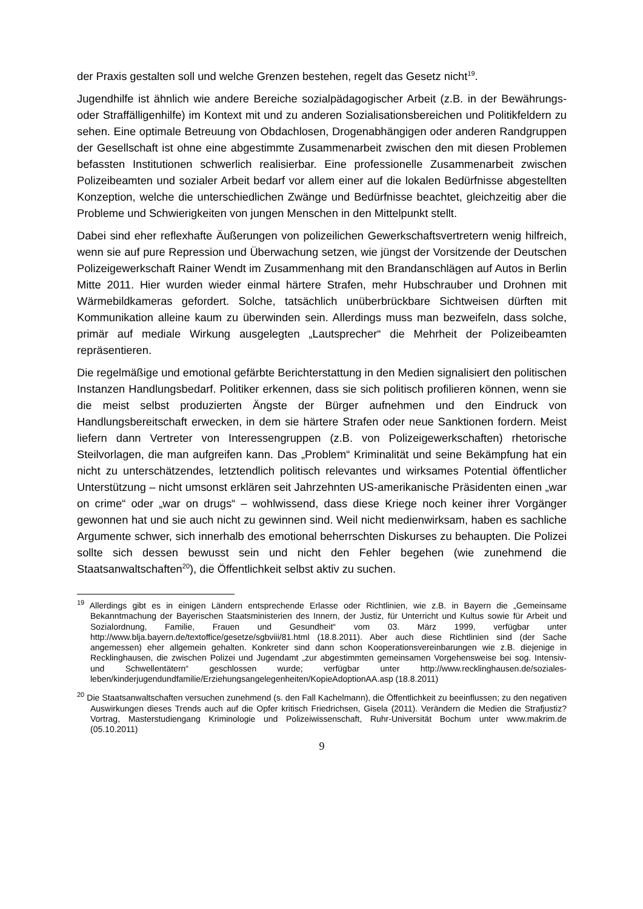der Praxis gestalten soll und welche Grenzen bestehen, regelt das Gesetz nicht<sup>19</sup>.
Jugendhilfe ist ähnlich wie andere Bereiche sozialpädagogischer Arbeit (z.B. in der Bewährungs- oder Straffälligenhilfe) im Kontext mit und zu anderen Sozialisationsbereichen und Politikfeldern zu sehen. Eine optimale Betreuung von Obdachlosen, Drogenabhängigen oder anderen Randgruppen der Gesellschaft ist ohne eine abgestimmte Zusammenarbeit zwischen den mit diesen Problemen befassten Institutionen schwerlich realisierbar. Eine professionelle Zusammenarbeit zwischen Polizeibeamten und sozialer Arbeit bedarf vor allem einer auf die lokalen Bedürfnisse abgestellten Konzeption, welche die unterschiedlichen Zwänge und Bedürfnisse beachtet, gleichzeitig aber die Probleme und Schwierigkeiten von jungen Menschen in den Mittelpunkt stellt.
Dabei sind eher reflexhafte Äußerungen von polizeilichen Gewerkschaftsvertretern wenig hilfreich, wenn sie auf pure Repression und Überwachung setzen, wie jüngst der Vorsitzende der Deutschen Polizeigewerkschaft Rainer Wendt im Zusammenhang mit den Brandanschlägen auf Autos in Berlin Mitte 2011. Hier wurden wieder einmal härtere Strafen, mehr Hubschrauber und Drohnen mit Wärmebildkameras gefordert. Solche, tatsächlich unüberbrückbare Sichtweisen dürften mit Kommunikation alleine kaum zu überwinden sein. Allerdings muss man bezweifeln, dass solche, primär auf mediale Wirkung ausgelegten „Lautsprecher“ die Mehrheit der Polizeibeamten repräsentieren.
Die regelmäßige und emotional gefärbte Berichterstattung in den Medien signalisiert den politischen Instanzen Handlungsbedarf. Politiker erkennen, dass sie sich politisch profilieren können, wenn sie die meist selbst produzierten Ängste der Bürger aufnehmen und den Eindruck von Handlungsbereitschaft erwecken, in dem sie härtere Strafen oder neue Sanktionen fordern. Meist liefern dann Vertreter von Interessengruppen (z.B. von Polizeigewerkschaften) rhetorische Steilvorlagen, die man aufgreifen kann. Das „Problem“ Kriminalität und seine Bekämpfung hat ein nicht zu unterschätzendes, letztendlich politisch relevantes und wirksames Potential öffentlicher Unterstützung – nicht umsonst erklären seit Jahrzehnten US-amerikanische Präsidenten einen „war on crime“ oder „war on drugs“ – wohlwissend, dass diese Kriege noch keiner ihrer Vorgänger gewonnen hat und sie auch nicht zu gewinnen sind. Weil nicht medienwirksam, haben es sachliche Argumente schwer, sich innerhalb des emotional beherrschten Diskurses zu behaupten. Die Polizei sollte sich dessen bewusst sein und nicht den Fehler begehen (wie zunehmend die Staatsanwaltschaften<sup>20</sup>), die Öffentlichkeit selbst aktiv zu suchen.
<sup>19</sup> Allerdings gibt es in einigen Ländern entsprechende Erlasse oder Richtlinien, wie z.B. in Bayern die „Gemeinsame Bekanntmachung der Bayerischen Staatsministerien des Innern, der Justiz, für Unterricht und Kultus sowie für Arbeit und Sozialordnung, Familie, Frauen und Gesundheit“ vom 03. März 1999, verfügbar unter http://www.blja.bayern.de/textoffice/gesetze/sgbviii/81.html (18.8.2011). Aber auch diese Richtlinien sind (der Sache angemessen) eher allgemein gehalten. Konkreter sind dann schon Kooperationsvereinbarungen wie z.B. diejenige in Recklinghausen, die zwischen Polizei und Jugendamt „zur abgestimmten gemeinsamen Vorgehensweise bei sog. Intensiv- und Schwellentätern“ geschlossen wurde; verfügbar unter http://www.recklinghausen.de/soziales-leben/kinderjugendundfamilie/Erziehungsangelegenheiten/KopieAdoptionAA.asp (18.8.2011)
<sup>20</sup> Die Staatsanwaltschaften versuchen zunehmend (s. den Fall Kachelmann), die Öffentlichkeit zu beeinflussen; zu den negativen Auswirkungen dieses Trends auch auf die Opfer kritisch Friedrichsen, Gisela (2011). Verändern die Medien die Strafjustiz? Vortrag, Masterstudiengang Kriminologie und Polizeiwissenschaft, Ruhr-Universität Bochum unter www.makrim.de (05.10.2011)
9